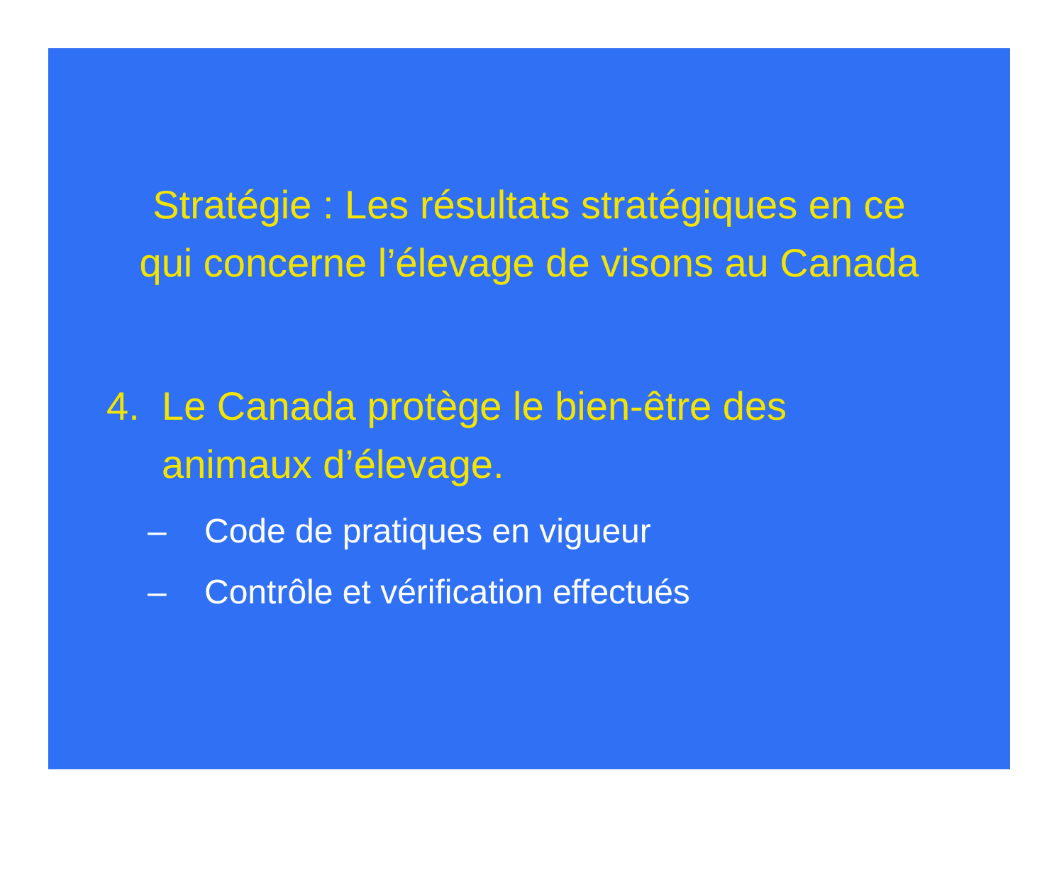Stratégie : Les résultats stratégiques en ce
qui concerne l’élevage de visons au Canada
4. Le Canada protège le bien-être des
animaux d’élevage.
– Code de pratiques en vigueur
– Contrôle et vérification effectués